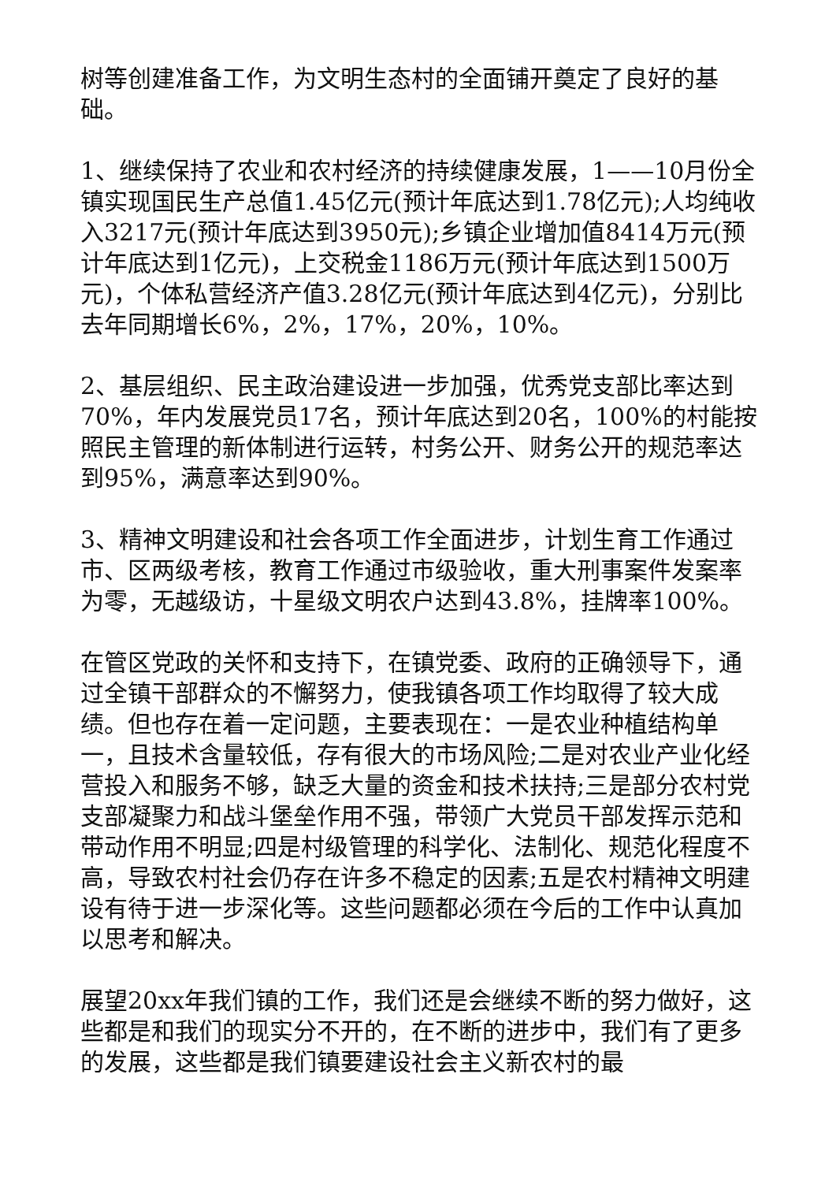树等创建准备工作，为文明生态村的全面铺开奠定了良好的基础。
1、继续保持了农业和农村经济的持续健康发展，1——10月份全镇实现国民生产总值1.45亿元(预计年底达到1.78亿元);人均纯收入3217元(预计年底达到3950元);乡镇企业增加值8414万元(预计年底达到1亿元)，上交税金1186万元(预计年底达到1500万元)，个体私营经济产值3.28亿元(预计年底达到4亿元)，分别比去年同期增长6%，2%，17%，20%，10%。
2、基层组织、民主政治建设进一步加强，优秀党支部比率达到70%，年内发展党员17名，预计年底达到20名，100%的村能按照民主管理的新体制进行运转，村务公开、财务公开的规范率达到95%，满意率达到90%。
3、精神文明建设和社会各项工作全面进步，计划生育工作通过市、区两级考核，教育工作通过市级验收，重大刑事案件发案率为零，无越级访，十星级文明农户达到43.8%，挂牌率100%。
在管区党政的关怀和支持下，在镇党委、政府的正确领导下，通过全镇干部群众的不懈努力，使我镇各项工作均取得了较大成绩。但也存在着一定问题，主要表现在：一是农业种植结构单一，且技术含量较低，存有很大的市场风险;二是对农业产业化经营投入和服务不够，缺乏大量的资金和技术扶持;三是部分农村党支部凝聚力和战斗堡垒作用不强，带领广大党员干部发挥示范和带动作用不明显;四是村级管理的科学化、法制化、规范化程度不高，导致农村社会仍存在许多不稳定的因素;五是农村精神文明建设有待于进一步深化等。这些问题都必须在今后的工作中认真加以思考和解决。
展望20xx年我们镇的工作，我们还是会继续不断的努力做好，这些都是和我们的现实分不开的，在不断的进步中，我们有了更多的发展，这些都是我们镇要建设社会主义新农村的最